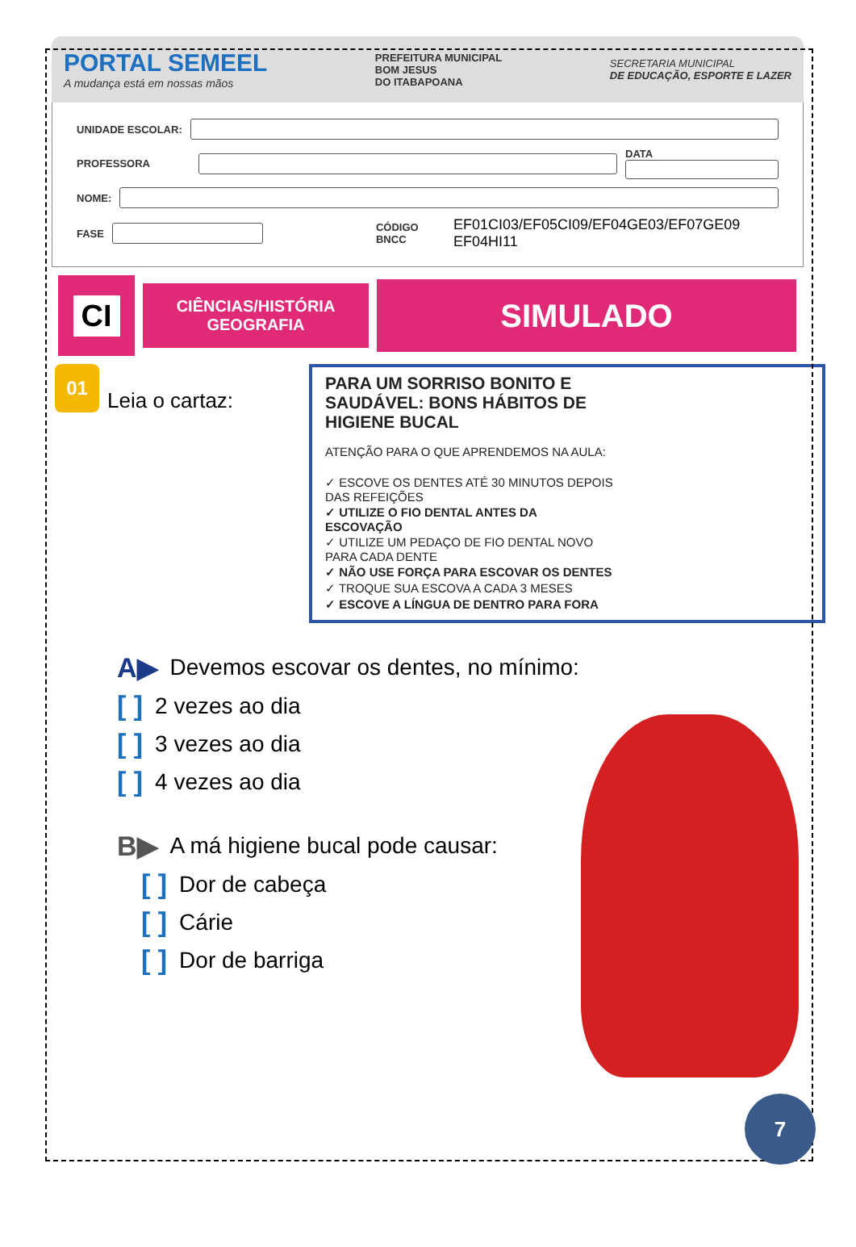PORTAL SEMEEL
A mudança está em nossas mãos
PREFEITURA MUNICIPAL
BOM JESUS
DO ITABAPOANA
SECRETARIA MUNICIPAL
DE EDUCAÇÃO, ESPORTE E LAZER
UNIDADE ESCOLAR:
PROFESSORA
DATA
NOME:
FASE
CÓDIGO BNCC EF01CI03/EF05CI09/EF04GE03/EF07GE09 EF04HI11
CI
CIÊNCIAS/HISTÓRIA
GEOGRAFIA
SIMULADO
01
Leia o cartaz:
PARA UM SORRISO BONITO E SAUDÁVEL: BONS HÁBITOS DE HIGIENE BUCAL
ATENÇÃO PARA O QUE APRENDEMOS NA AULA:
✓ ESCOVE OS DENTES ATÉ 30 MINUTOS DEPOIS DAS REFEIÇÕES
✓ UTILIZE O FIO DENTAL ANTES DA ESCOVAÇÃO
✓ UTILIZE UM PEDAÇO DE FIO DENTAL NOVO PARA CADA DENTE
✓ NÃO USE FORÇA PARA ESCOVAR OS DENTES
✓ TROQUE SUA ESCOVA A CADA 3 MESES
✓ ESCOVE A LÍNGUA DE DENTRO PARA FORA
A▶ Devemos escovar os dentes, no mínimo:
[ ] 2 vezes ao dia
[ ] 3 vezes ao dia
[ ] 4 vezes ao dia
B▶ A má higiene bucal pode causar:
[ ] Dor de cabeça
[ ] Cárie
[ ] Dor de barriga
7